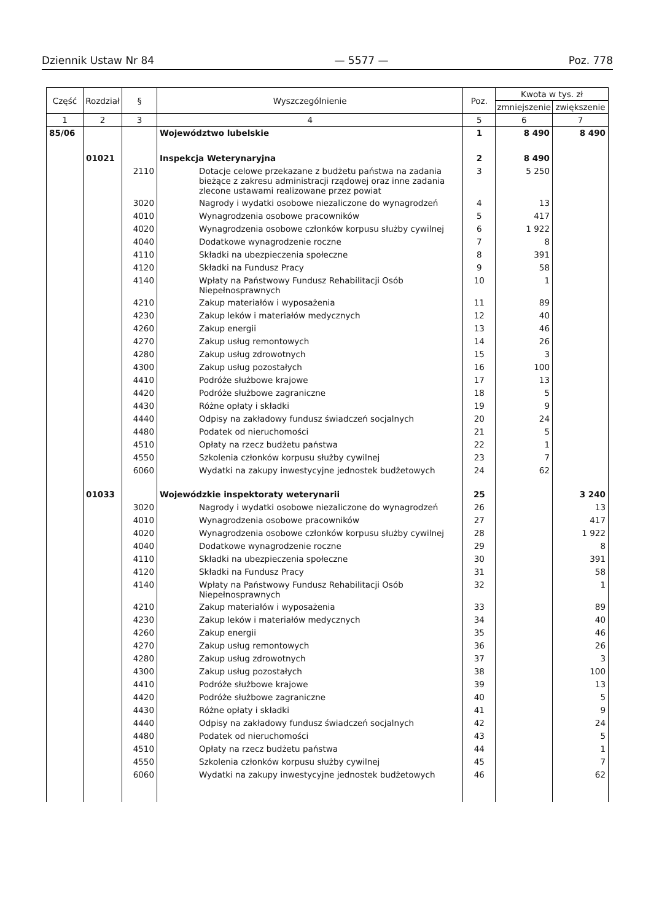Dziennik Ustaw Nr 84 — 5577 — Poz. 778
| Część | Rozdział | § | Wyszczególnienie | Poz. | Kwota w tys. zł | |
| --- | --- | --- | --- | --- | --- | --- |
| | | | | | zmniejszenie | zwiększenie |
| 1 | 2 | 3 | 4 | 5 | 6 | 7 |
| 85/06 | | | Województwo lubelskie | 1 | 8 490 | 8 490 |
| | 01021 | | Inspekcja Weterynaryjna | 2 | 8 490 | |
| | | 2110 | Dotacje celowe przekazane z budżetu państwa na zadania bieżące z zakresu administracji rządowej oraz inne zadania zlecone ustawami realizowane przez powiat | 3 | 5 250 | |
| | | 3020 | Nagrody i wydatki osobowe niezaliczone do wynagrodzeń | 4 | 13 | |
| | | 4010 | Wynagrodzenia osobowe pracowników | 5 | 417 | |
| | | 4020 | Wynagrodzenia osobowe członków korpusu służby cywilnej | 6 | 1 922 | |
| | | 4040 | Dodatkowe wynagrodzenie roczne | 7 | 8 | |
| | | 4110 | Składki na ubezpieczenia społeczne | 8 | 391 | |
| | | 4120 | Składki na Fundusz Pracy | 9 | 58 | |
| | | 4140 | Wpłaty na Państwowy Fundusz Rehabilitacji Osób Niepełnosprawnych | 10 | 1 | |
| | | 4210 | Zakup materiałów i wyposażenia | 11 | 89 | |
| | | 4230 | Zakup leków i materiałów medycznych | 12 | 40 | |
| | | 4260 | Zakup energii | 13 | 46 | |
| | | 4270 | Zakup usług remontowych | 14 | 26 | |
| | | 4280 | Zakup usług zdrowotnych | 15 | 3 | |
| | | 4300 | Zakup usług pozostałych | 16 | 100 | |
| | | 4410 | Podróże służbowe krajowe | 17 | 13 | |
| | | 4420 | Podróże służbowe zagraniczne | 18 | 5 | |
| | | 4430 | Różne opłaty i składki | 19 | 9 | |
| | | 4440 | Odpisy na zakładowy fundusz świadczeń socjalnych | 20 | 24 | |
| | | 4480 | Podatek od nieruchomości | 21 | 5 | |
| | | 4510 | Opłaty na rzecz budżetu państwa | 22 | 1 | |
| | | 4550 | Szkolenia członków korpusu służby cywilnej | 23 | 7 | |
| | | 6060 | Wydatki na zakupy inwestycyjne jednostek budżetowych | 24 | 62 | |
| | 01033 | | Wojewódzkie inspektoraty weterynarii | 25 | | 3 240 |
| | | 3020 | Nagrody i wydatki osobowe niezaliczone do wynagrodzeń | 26 | | 13 |
| | | 4010 | Wynagrodzenia osobowe pracowników | 27 | | 417 |
| | | 4020 | Wynagrodzenia osobowe członków korpusu służby cywilnej | 28 | | 1 922 |
| | | 4040 | Dodatkowe wynagrodzenie roczne | 29 | | 8 |
| | | 4110 | Składki na ubezpieczenia społeczne | 30 | | 391 |
| | | 4120 | Składki na Fundusz Pracy | 31 | | 58 |
| | | 4140 | Wpłaty na Państwowy Fundusz Rehabilitacji Osób Niepełnosprawnych | 32 | | 1 |
| | | 4210 | Zakup materiałów i wyposażenia | 33 | | 89 |
| | | 4230 | Zakup leków i materiałów medycznych | 34 | | 40 |
| | | 4260 | Zakup energii | 35 | | 46 |
| | | 4270 | Zakup usług remontowych | 36 | | 26 |
| | | 4280 | Zakup usług zdrowotnych | 37 | | 3 |
| | | 4300 | Zakup usług pozostałych | 38 | | 100 |
| | | 4410 | Podróże służbowe krajowe | 39 | | 13 |
| | | 4420 | Podróże służbowe zagraniczne | 40 | | 5 |
| | | 4430 | Różne opłaty i składki | 41 | | 9 |
| | | 4440 | Odpisy na zakładowy fundusz świadczeń socjalnych | 42 | | 24 |
| | | 4480 | Podatek od nieruchomości | 43 | | 5 |
| | | 4510 | Opłaty na rzecz budżetu państwa | 44 | | 1 |
| | | 4550 | Szkolenia członków korpusu służby cywilnej | 45 | | 7 |
| | | 6060 | Wydatki na zakupy inwestycyjne jednostek budżetowych | 46 | | 62 |